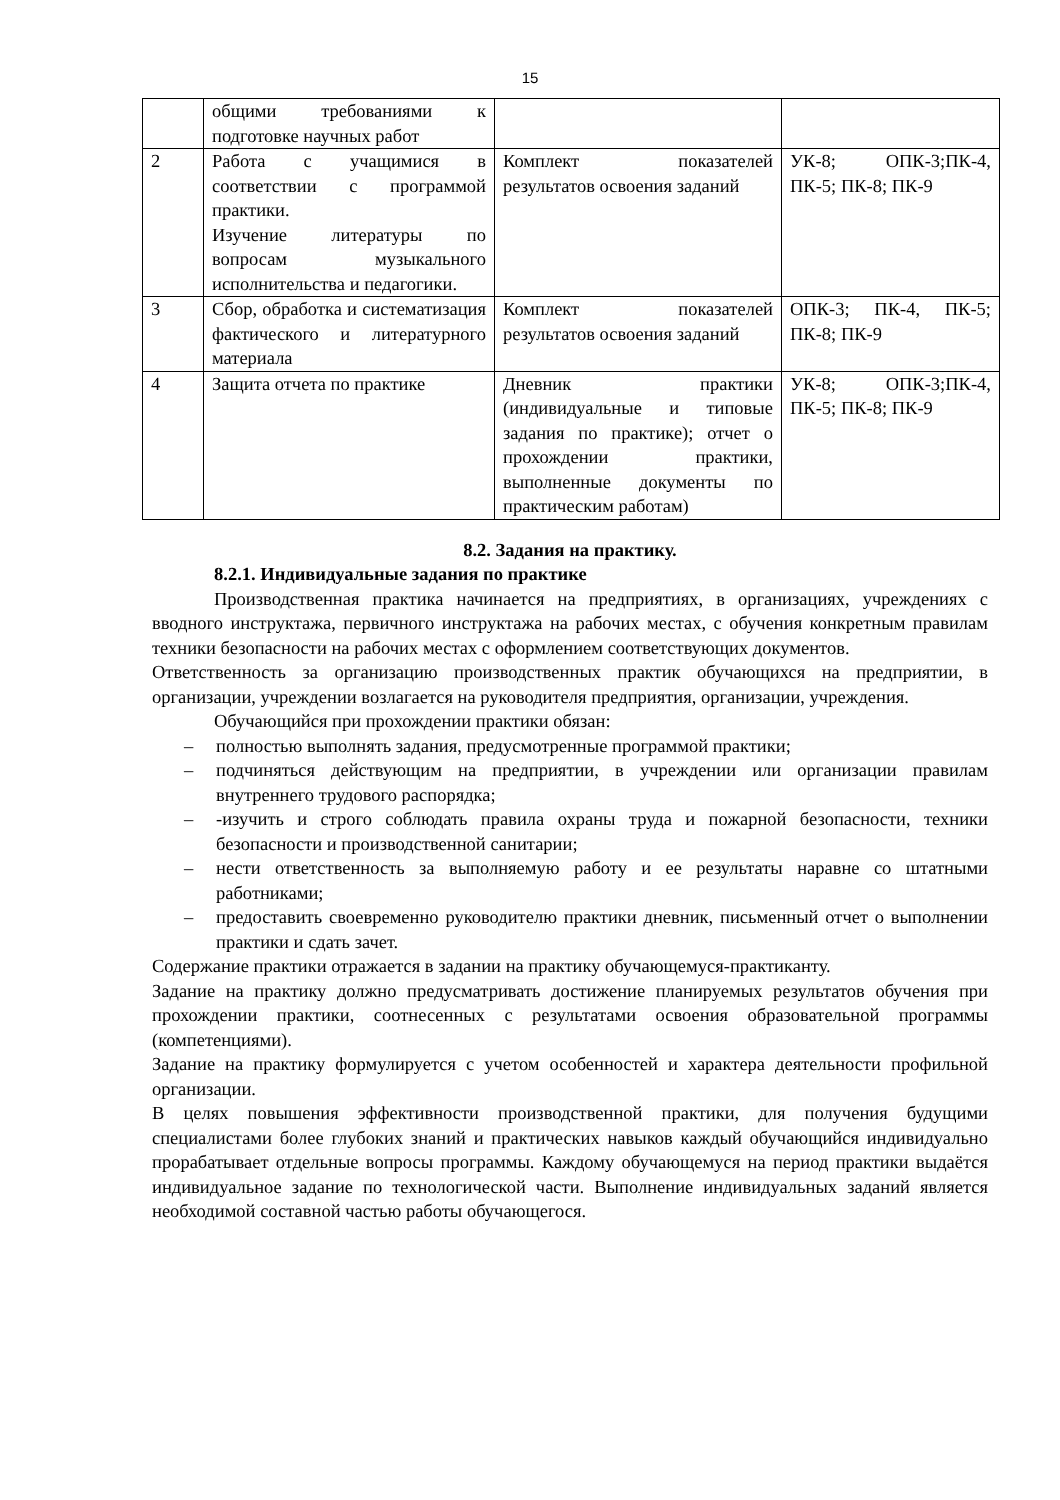15
| | общими требованиями к подготовке научных работ | | |
| 2 | Работа с учащимися в соответствии с программой практики. Изучение литературы по вопросам музыкального исполнительства и педагогики. | Комплект показателей результатов освоения заданий | УК-8; ОПК-3;ПК-4, ПК-5; ПК-8; ПК-9 |
| 3 | Сбор, обработка и систематизация фактического и литературного материала | Комплект показателей результатов освоения заданий | ОПК-3; ПК-4, ПК-5; ПК-8; ПК-9 |
| 4 | Защита отчета по практике | Дневник практики (индивидуальные и типовые задания по практике); отчет о прохождении практики, выполненные документы по практическим работам) | УК-8; ОПК-3;ПК-4, ПК-5; ПК-8; ПК-9 |
8.2. Задания на практику.
8.2.1. Индивидуальные задания по практике
Производственная практика начинается на предприятиях, в организациях, учреждениях с вводного инструктажа, первичного инструктажа на рабочих местах, с обучения конкретным правилам техники безопасности на рабочих местах с оформлением соответствующих документов.
Ответственность за организацию производственных практик обучающихся на предприятии, в организации, учреждении возлагается на руководителя предприятия, организации, учреждения.
Обучающийся при прохождении практики обязан:
– полностью выполнять задания, предусмотренные программой практики;
– подчиняться действующим на предприятии, в учреждении или организации правилам внутреннего трудового распорядка;
– -изучить и строго соблюдать правила охраны труда и пожарной безопасности, техники безопасности и производственной санитарии;
– нести ответственность за выполняемую работу и ее результаты наравне со штатными работниками;
– предоставить своевременно руководителю практики дневник, письменный отчет о выполнении практики и сдать зачет.
Содержание практики отражается в задании на практику обучающемуся-практиканту.
Задание на практику должно предусматривать достижение планируемых результатов обучения при прохождении практики, соотнесенных с результатами освоения образовательной программы (компетенциями).
Задание на практику формулируется с учетом особенностей и характера деятельности профильной организации.
В целях повышения эффективности производственной практики, для получения будущими специалистами более глубоких знаний и практических навыков каждый обучающийся индивидуально прорабатывает отдельные вопросы программы. Каждому обучающемуся на период практики выдаётся индивидуальное задание по технологической части. Выполнение индивидуальных заданий является необходимой составной частью работы обучающегося.